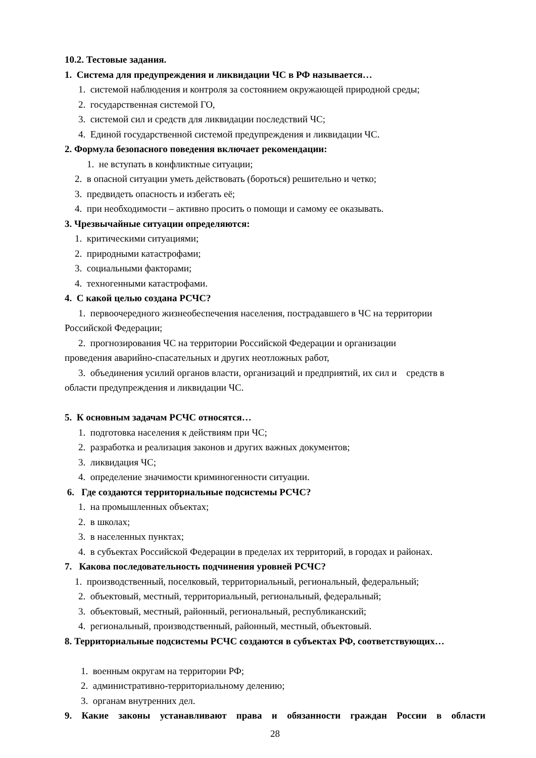10.2. Тестовые задания.
1. Система для предупреждения и ликвидации ЧС в РФ называется…
1. системой наблюдения и контроля за состоянием окружающей природной среды;
2. государственная системой ГО,
3. системой сил и средств для ликвидации последствий ЧС;
4. Единой государственной системой предупреждения и ликвидации ЧС.
2. Формула безопасного поведения включает рекомендации:
1. не вступать в конфликтные ситуации;
2. в опасной ситуации уметь действовать (бороться) решительно и четко;
3. предвидеть опасность и избегать её;
4. при необходимости – активно просить о помощи и самому ее оказывать.
3. Чрезвычайные ситуации определяются:
1. критическими ситуациями;
2. природными катастрофами;
3. социальными факторами;
4. техногенными катастрофами.
4. С какой целью создана РСЧС?
1. первоочередного жизнеобеспечения населения, пострадавшего в ЧС на территории
Российской Федерации;
2. прогнозирования ЧС на территории Российской Федерации и организации
проведения аварийно-спасательных и других неотложных работ,
3. объединения усилий органов власти, организаций и предприятий, их сил и средств в
области предупреждения и ликвидации ЧС.
5. К основным задачам РСЧС относятся…
1. подготовка населения к действиям при ЧС;
2. разработка и реализация законов и других важных документов;
3. ликвидация ЧС;
4. определение значимости криминогенности ситуации.
6. Где создаются территориальные подсистемы РСЧС?
1. на промышленных объектах;
2. в школах;
3. в населенных пунктах;
4. в субъектах Российской Федерации в пределах их территорий, в городах и районах.
7. Какова последовательность подчинения уровней РСЧС?
1. производственный, поселковый, территориальный, региональный, федеральный;
2. объектовый, местный, территориальный, региональный, федеральный;
3. объектовый, местный, районный, региональный, республиканский;
4. региональный, производственный, районный, местный, объектовый.
8. Территориальные подсистемы РСЧС создаются в субъектах РФ, соответствующих…
1. военным округам на территории РФ;
2. административно-территориальному делению;
3. органам внутренних дел.
9. Какие законы устанавливают права и обязанности граждан России в области
28